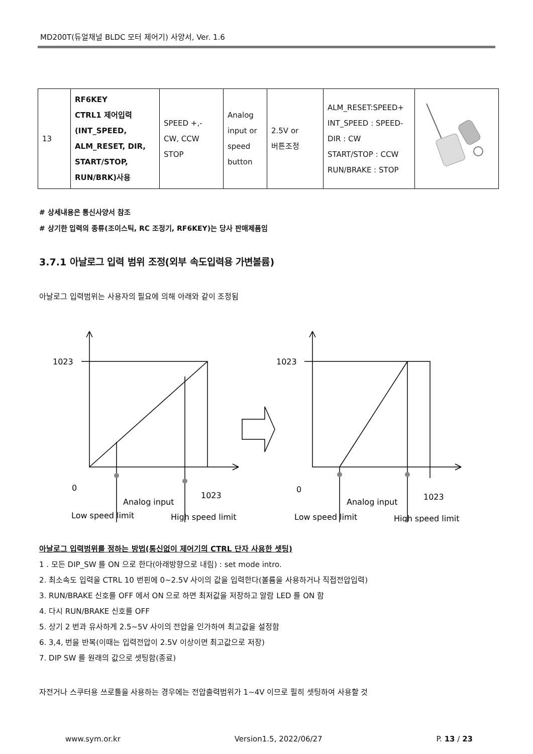MD200T(듀얼채널 BLDC 모터 제어기) 사양서, Ver. 1.6
| 13 | RF6KEY CTRL1 제어입력 (INT_SPEED, ALM_RESET, DIR, START/STOP, RUN/BRK)사용 | SPEED +,- CW, CCW STOP | Analog input or speed button | 2.5V or 버튼조정 | ALM_RESET:SPEED+ INT_SPEED : SPEED- DIR : CW START/STOP : CCW RUN/BRAKE : STOP | |
# 상세내용은 통신사양서 참조
# 상기한 입력의 종류(조이스틱, RC 조정기, RF6KEY)는 당사 판매제품임
3.7.1 아날로그 입력 범위 조정(외부 속도입력용 가변볼륨)
아날로그 입력범위는 사용자의 필요에 의해 아래와 같이 조정됨
1023
0
Analog input
1023
Low speed limit
High speed limit
1023
0
Analog input
1023
Low speed limit
High speed limit
아날로그 입력범위를 정하는 방법(통신없이 제어기의 CTRL 단자 사용한 셋팅)
1 . 모든 DIP_SW 를 ON 으로 한다(아래방향으로 내림) : set mode intro.
2. 최소속도 입력을 CTRL 10 번핀에 0~2.5V 사이의 값을 입력한다(볼륨을 사용하거나 직접전압입력)
3. RUN/BRAKE 신호를 OFF 에서 ON 으로 하면 최저값을 저장하고 알람 LED 를 ON 함
4. 다시 RUN/BRAKE 신호를 OFF
5. 상기 2 번과 유사하게 2.5~5V 사이의 전압을 인가하여 최고값을 설정함
6. 3,4, 번을 반복(이때는 입력전압이 2.5V 이상이면 최고값으로 저장)
7. DIP SW 를 원래의 값으로 셋팅함(종료)
자전거나 스쿠터용 쓰로틀을 사용하는 경우에는 전압출력범위가 1~4V 이므로 필히 셋팅하여 사용할 것
www.sym.or.kr Version1.5, 2022/06/27 P. 13 / 23